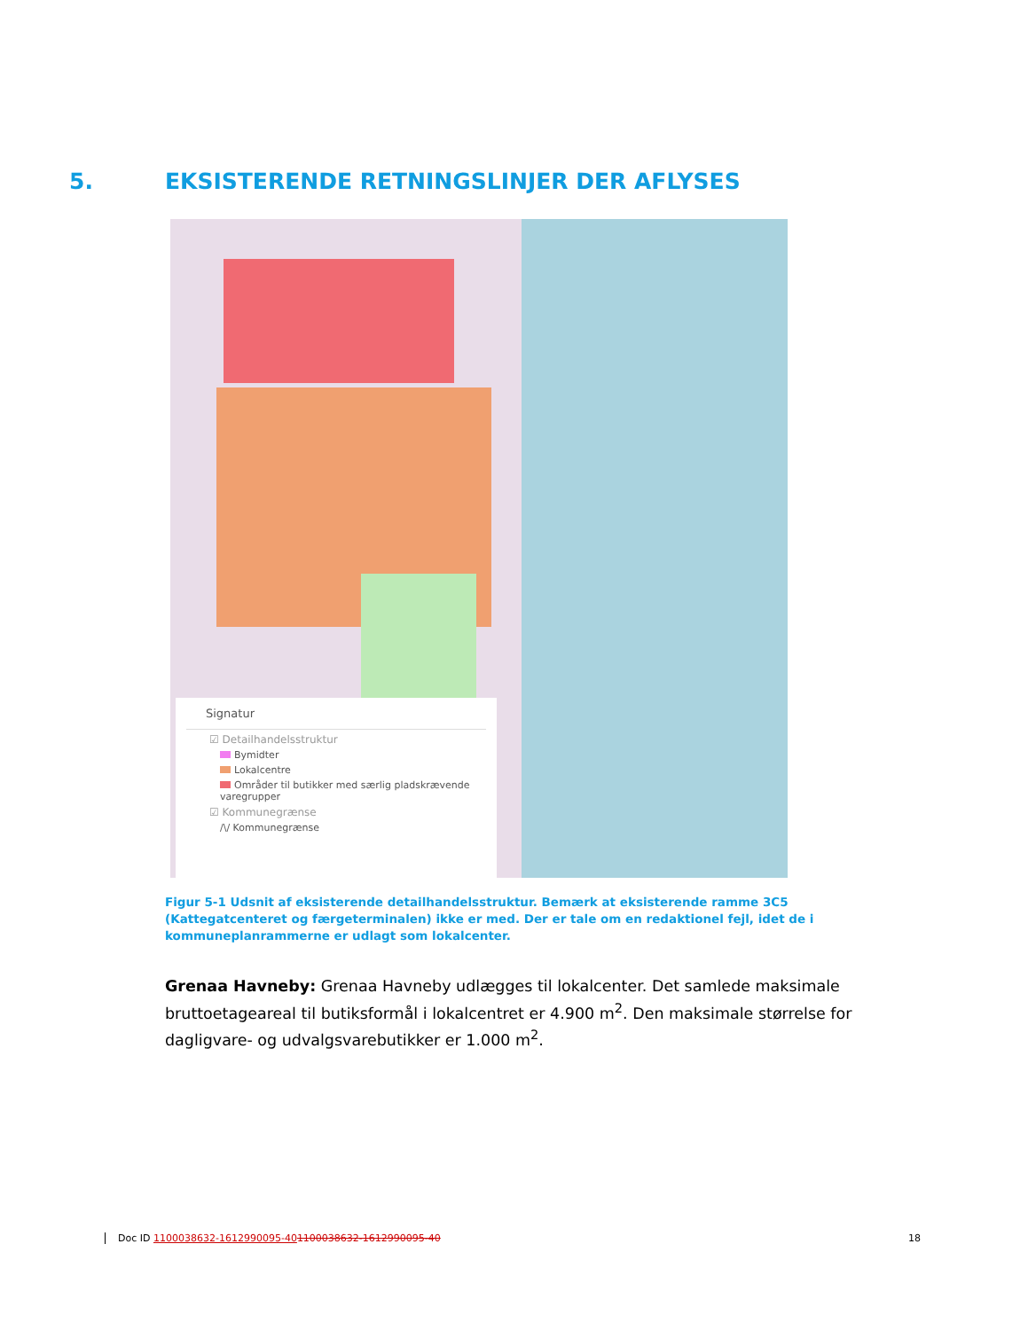5. EKSISTERENDE RETNINGSLINJER DER AFLYSES
Signatur
☑ Detailhandelsstruktur
Bymidter
Lokalcentre
Områder til butikker med særlig pladskrævende varegrupper
☑ Kommunegrænse
/\/ Kommunegrænse
Figur 5-1 Udsnit af eksisterende detailhandelsstruktur. Bemærk at eksisterende ramme 3C5 (Kattegatcenteret og færgeterminalen) ikke er med. Der er tale om en redaktionel fejl, idet de i kommuneplanrammerne er udlagt som lokalcenter.
Grenaa Havneby: Grenaa Havneby udlægges til lokalcenter. Det samlede maksimale bruttoetageareal til butiksformål i lokalcentret er 4.900 m<sup>2</sup>. Den maksimale størrelse for dagligvare- og udvalgsvarebutikker er 1.000 m<sup>2</sup>.
Doc ID 1100038632-1612990095-401100038632-1612990095-40 18